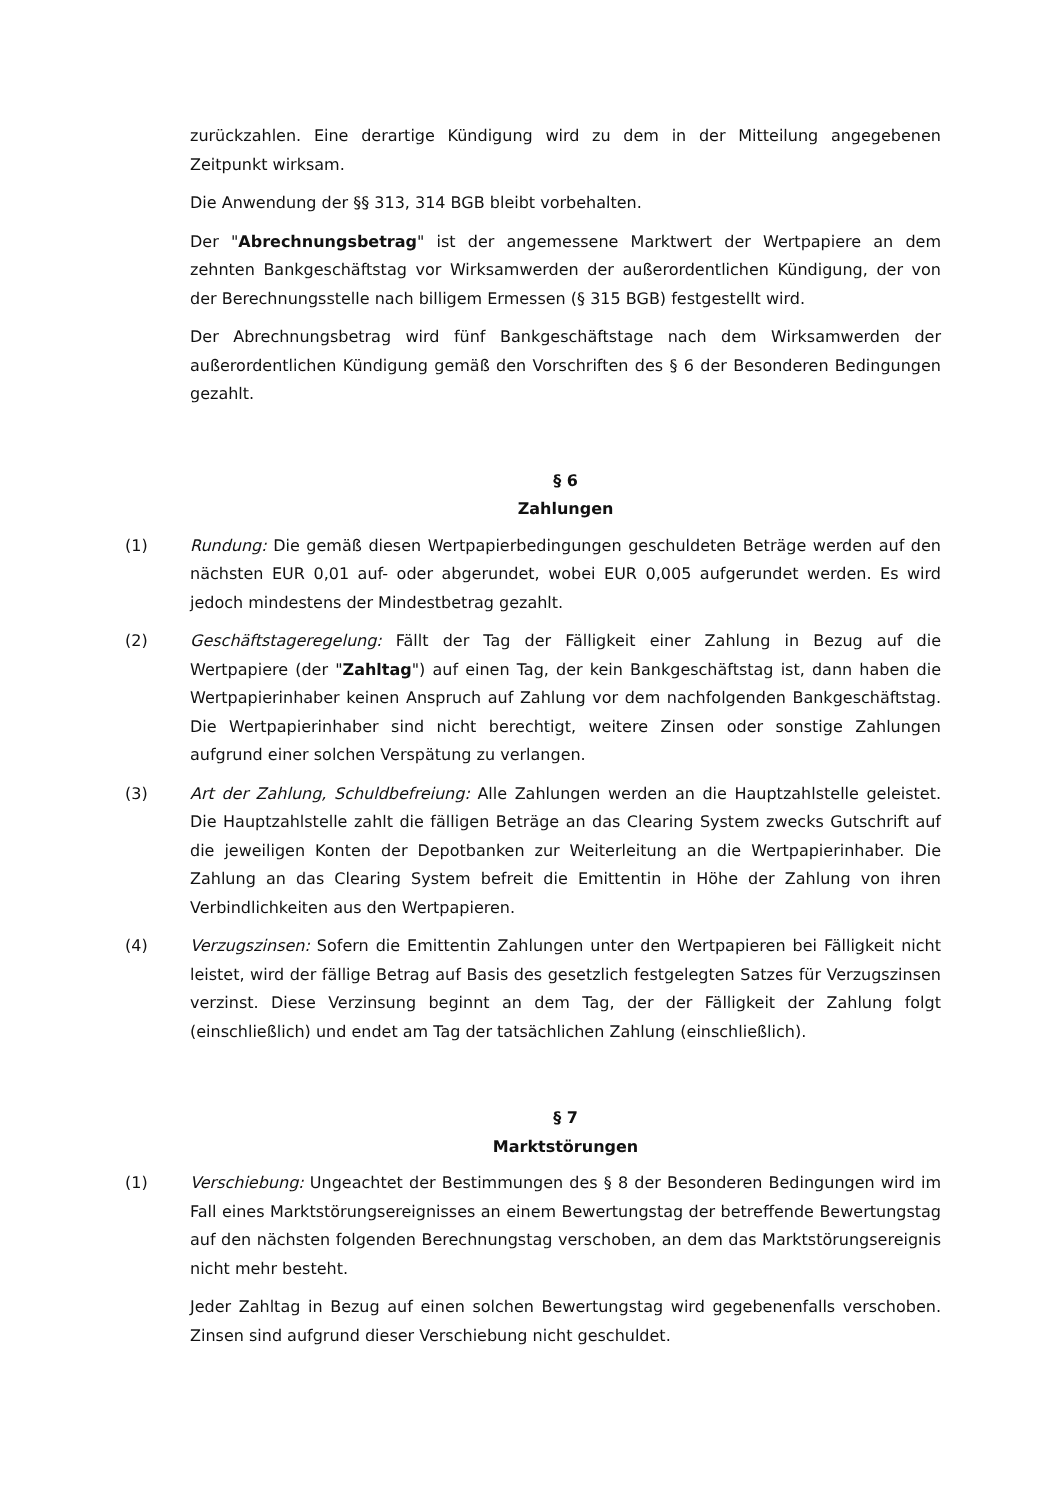zurückzahlen. Eine derartige Kündigung wird zu dem in der Mitteilung angegebenen Zeitpunkt wirksam.
Die Anwendung der §§ 313, 314 BGB bleibt vorbehalten.
Der "Abrechnungsbetrag" ist der angemessene Marktwert der Wertpapiere an dem zehnten Bankgeschäftstag vor Wirksamwerden der außerordentlichen Kündigung, der von der Berechnungsstelle nach billigem Ermessen (§ 315 BGB) festgestellt wird.
Der Abrechnungsbetrag wird fünf Bankgeschäftstage nach dem Wirksamwerden der außerordentlichen Kündigung gemäß den Vorschriften des § 6 der Besonderen Bedingungen gezahlt.
§ 6
Zahlungen
(1) Rundung: Die gemäß diesen Wertpapierbedingungen geschuldeten Beträge werden auf den nächsten EUR 0,01 auf- oder abgerundet, wobei EUR 0,005 aufgerundet werden. Es wird jedoch mindestens der Mindestbetrag gezahlt.
(2) Geschäftstageregelung: Fällt der Tag der Fälligkeit einer Zahlung in Bezug auf die Wertpapiere (der "Zahltag") auf einen Tag, der kein Bankgeschäftstag ist, dann haben die Wertpapierinhaber keinen Anspruch auf Zahlung vor dem nachfolgenden Bankgeschäftstag. Die Wertpapierinhaber sind nicht berechtigt, weitere Zinsen oder sonstige Zahlungen aufgrund einer solchen Verspätung zu verlangen.
(3) Art der Zahlung, Schuldbefreiung: Alle Zahlungen werden an die Hauptzahlstelle geleistet. Die Hauptzahlstelle zahlt die fälligen Beträge an das Clearing System zwecks Gutschrift auf die jeweiligen Konten der Depotbanken zur Weiterleitung an die Wertpapierinhaber. Die Zahlung an das Clearing System befreit die Emittentin in Höhe der Zahlung von ihren Verbindlichkeiten aus den Wertpapieren.
(4) Verzugszinsen: Sofern die Emittentin Zahlungen unter den Wertpapieren bei Fälligkeit nicht leistet, wird der fällige Betrag auf Basis des gesetzlich festgelegten Satzes für Verzugszinsen verzinst. Diese Verzinsung beginnt an dem Tag, der der Fälligkeit der Zahlung folgt (einschließlich) und endet am Tag der tatsächlichen Zahlung (einschließlich).
§ 7
Marktstörungen
(1) Verschiebung: Ungeachtet der Bestimmungen des § 8 der Besonderen Bedingungen wird im Fall eines Marktstörungsereignisses an einem Bewertungstag der betreffende Bewertungstag auf den nächsten folgenden Berechnungstag verschoben, an dem das Marktstörungsereignis nicht mehr besteht.
Jeder Zahltag in Bezug auf einen solchen Bewertungstag wird gegebenenfalls verschoben. Zinsen sind aufgrund dieser Verschiebung nicht geschuldet.